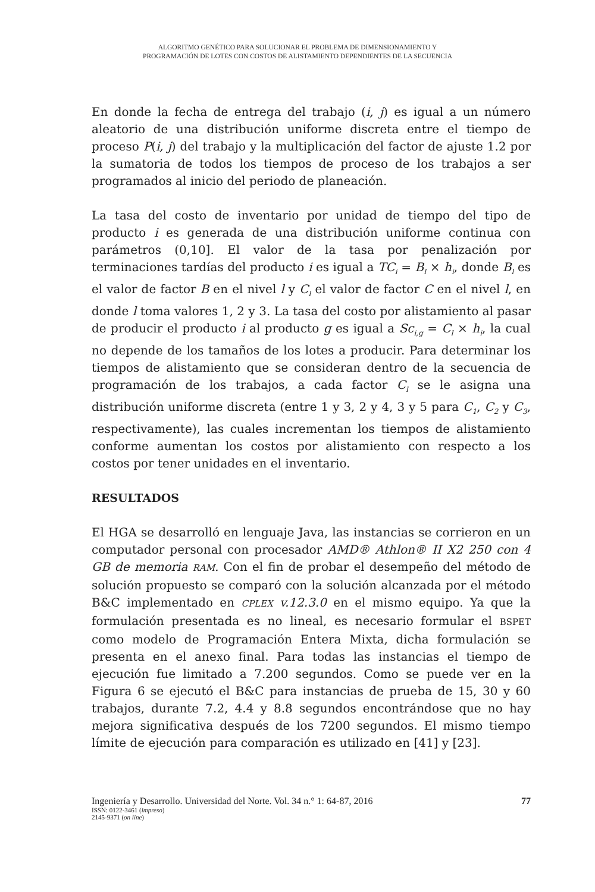ALGORITMO GENÉTICO PARA SOLUCIONAR EL PROBLEMA DE DIMENSIONAMIENTO Y
PROGRAMACIÓN DE LOTES CON COSTOS DE ALISTAMIENTO DEPENDIENTES DE LA SECUENCIA
En donde la fecha de entrega del trabajo (i, j) es igual a un número aleatorio de una distribución uniforme discreta entre el tiempo de proceso P(i, j) del trabajo y la multiplicación del factor de ajuste 1.2 por la sumatoria de todos los tiempos de proceso de los trabajos a ser programados al inicio del periodo de planeación.
La tasa del costo de inventario por unidad de tiempo del tipo de producto i es generada de una distribución uniforme continua con parámetros (0,10]. El valor de la tasa por penalización por terminaciones tardías del producto i es igual a TC<sub>i</sub> = B<sub>l</sub> × h<sub>i</sub>, donde B<sub>l</sub> es el valor de factor B en el nivel l y C<sub>l</sub> el valor de factor C en el nivel l, en donde l toma valores 1, 2 y 3. La tasa del costo por alistamiento al pasar de producir el producto i al producto g es igual a Sc<sub>i,g</sub> = C<sub>l</sub> × h<sub>i</sub>, la cual no depende de los tamaños de los lotes a producir. Para determinar los tiempos de alistamiento que se consideran dentro de la secuencia de programación de los trabajos, a cada factor C<sub>l</sub> se le asigna una distribución uniforme discreta (entre 1 y 3, 2 y 4, 3 y 5 para C<sub>1</sub>, C<sub>2</sub> y C<sub>3</sub>, respectivamente), las cuales incrementan los tiempos de alistamiento conforme aumentan los costos por alistamiento con respecto a los costos por tener unidades en el inventario.
RESULTADOS
El HGA se desarrolló en lenguaje Java, las instancias se corrieron en un computador personal con procesador AMD® Athlon® II X2 250 con 4 GB de memoria RAM. Con el fin de probar el desempeño del método de solución propuesto se comparó con la solución alcanzada por el método B&C implementado en CPLEX v.12.3.0 en el mismo equipo. Ya que la formulación presentada es no lineal, es necesario formular el BSPET como modelo de Programación Entera Mixta, dicha formulación se presenta en el anexo final. Para todas las instancias el tiempo de ejecución fue limitado a 7.200 segundos. Como se puede ver en la Figura 6 se ejecutó el B&C para instancias de prueba de 15, 30 y 60 trabajos, durante 7.2, 4.4 y 8.8 segundos encontrándose que no hay mejora significativa después de los 7200 segundos. El mismo tiempo límite de ejecución para comparación es utilizado en [41] y [23].
Ingeniería y Desarrollo. Universidad del Norte. Vol. 34 n.° 1: 64-87, 2016 77
ISSN: 0122-3461 (impreso)
2145-9371 (on line)